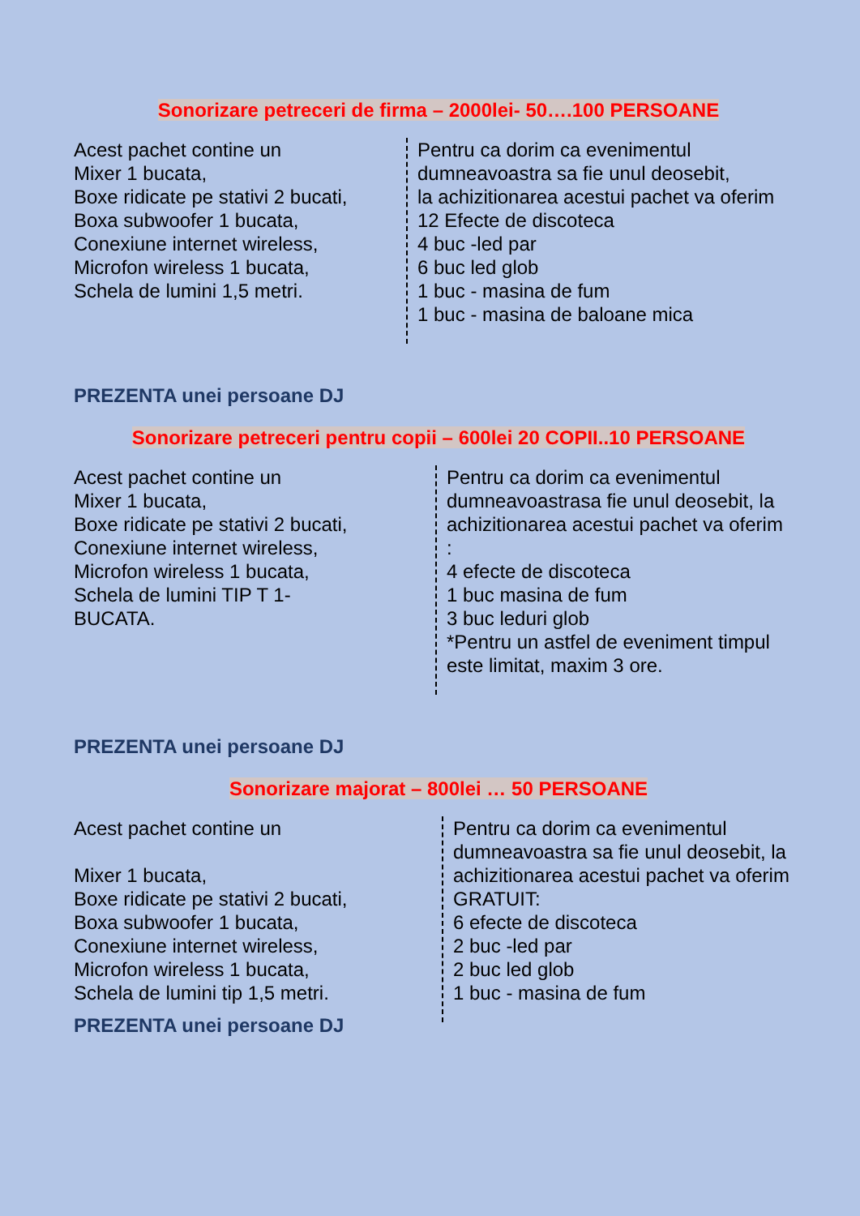Sonorizare petreceri de firma – 2000lei- 50….100 PERSOANE
Acest pachet contine un Mixer 1 bucata, Boxe ridicate pe stativi 2 bucati, Boxa subwoofer 1 bucata, Conexiune internet wireless, Microfon wireless 1 bucata, Schela de lumini 1,5 metri.
Pentru ca dorim ca evenimentul dumneavoastra sa fie unul deosebit, la achizitionarea acestui pachet va oferim 12 Efecte de discoteca 4 buc -led par 6 buc led glob 1 buc - masina de fum 1 buc - masina de baloane mica
PREZENTA unei persoane DJ
Sonorizare petreceri pentru copii – 600lei 20 COPII..10 PERSOANE
Acest pachet contine un Mixer 1 bucata, Boxe ridicate pe stativi 2 bucati, Conexiune internet wireless, Microfon wireless 1 bucata, Schela de lumini TIP T 1- BUCATA.
Pentru ca dorim ca evenimentul dumneavoastrasa fie unul deosebit, la achizitionarea acestui pachet va oferim : 4 efecte de discoteca 1 buc masina de fum 3 buc leduri glob *Pentru un astfel de eveniment timpul este limitat, maxim 3 ore.
PREZENTA unei persoane DJ
Sonorizare majorat – 800lei … 50 PERSOANE
Acest pachet contine un Mixer 1 bucata, Boxe ridicate pe stativi 2 bucati, Boxa subwoofer 1 bucata, Conexiune internet wireless, Microfon wireless 1 bucata, Schela de lumini tip 1,5 metri.
Pentru ca dorim ca evenimentul dumneavoastra sa fie unul deosebit, la achizitionarea acestui pachet va oferim GRATUIT: 6 efecte de discoteca 2 buc -led par 2 buc led glob 1 buc - masina de fum
PREZENTA unei persoane DJ